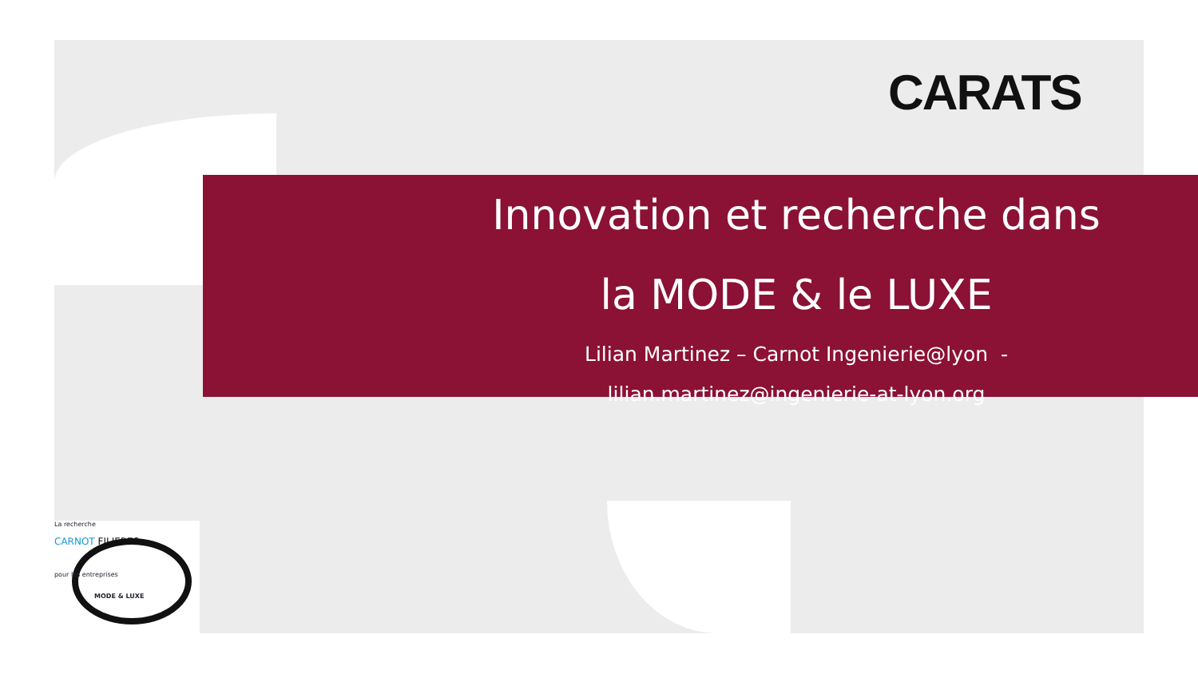CARATS
Innovation et recherche dans
la MODE & le LUXE
Lilian Martinez – Carnot Ingenierie@lyon -
lilian.martinez@ingenierie-at-lyon.org
La recherche
CARNOT FILIERES
pour les entreprises
MODE & LUXE